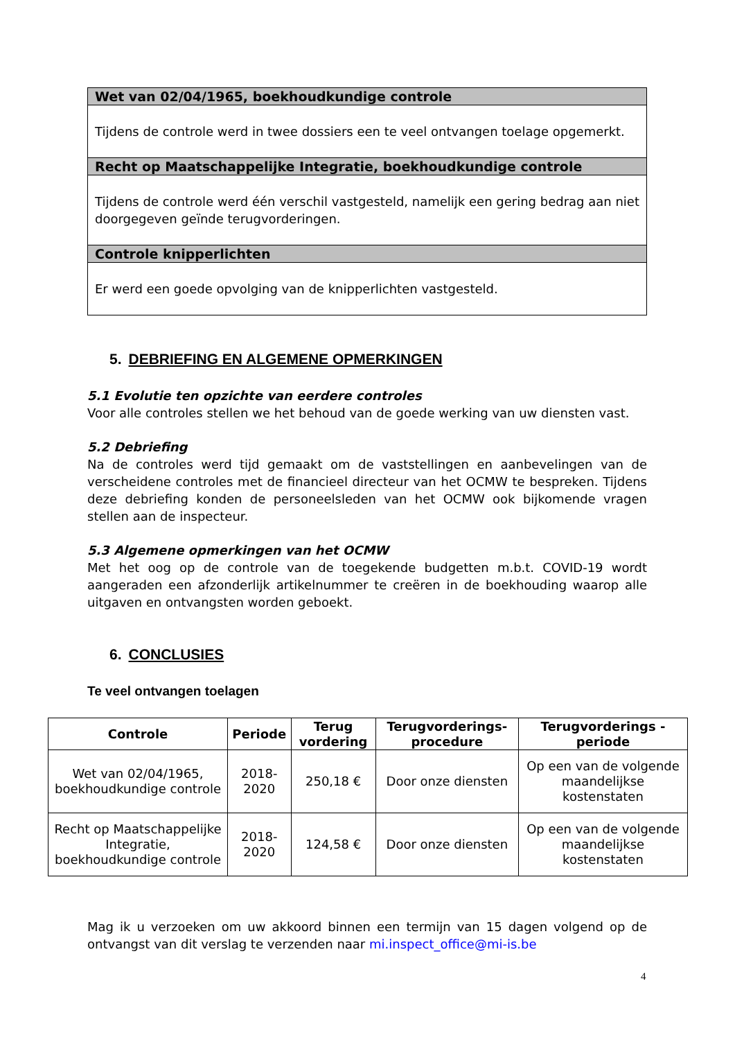| Wet van 02/04/1965, boekhoudkundige controle |
| --- |
| Tijdens de controle werd in twee dossiers een te veel ontvangen toelage opgemerkt. |
| Recht op Maatschappelijke Integratie, boekhoudkundige controle |
| Tijdens de controle werd één verschil vastgesteld, namelijk een gering bedrag aan niet doorgegeven geïnde terugvorderingen. |
| Controle knipperlichten |
| Er werd een goede opvolging van de knipperlichten vastgesteld. |
5. DEBRIEFING EN ALGEMENE OPMERKINGEN
5.1 Evolutie ten opzichte van eerdere controles
Voor alle controles stellen we het behoud van de goede werking van uw diensten vast.
5.2 Debriefing
Na de controles werd tijd gemaakt om de vaststellingen en aanbevelingen van de verscheidene controles met de financieel directeur van het OCMW te bespreken. Tijdens deze debriefing konden de personeelsleden van het OCMW ook bijkomende vragen stellen aan de inspecteur.
5.3 Algemene opmerkingen van het OCMW
Met het oog op de controle van de toegekende budgetten m.b.t. COVID-19 wordt aangeraden een afzonderlijk artikelnummer te creëren in de boekhouding waarop alle uitgaven en ontvangsten worden geboekt.
6. CONCLUSIES
Te veel ontvangen toelagen
| Controle | Periode | Terug vordering | Terugvorderings-procedure | Terugvorderings -periode |
| --- | --- | --- | --- | --- |
| Wet van 02/04/1965, boekhoudkundige controle | 2018-2020 | 250,18 € | Door onze diensten | Op een van de volgende maandelijkse kostenstaten |
| Recht op Maatschappelijke Integratie, boekhoudkundige controle | 2018-2020 | 124,58 € | Door onze diensten | Op een van de volgende maandelijkse kostenstaten |
Mag ik u verzoeken om uw akkoord binnen een termijn van 15 dagen volgend op de ontvangst van dit verslag te verzenden naar mi.inspect_office@mi-is.be
4